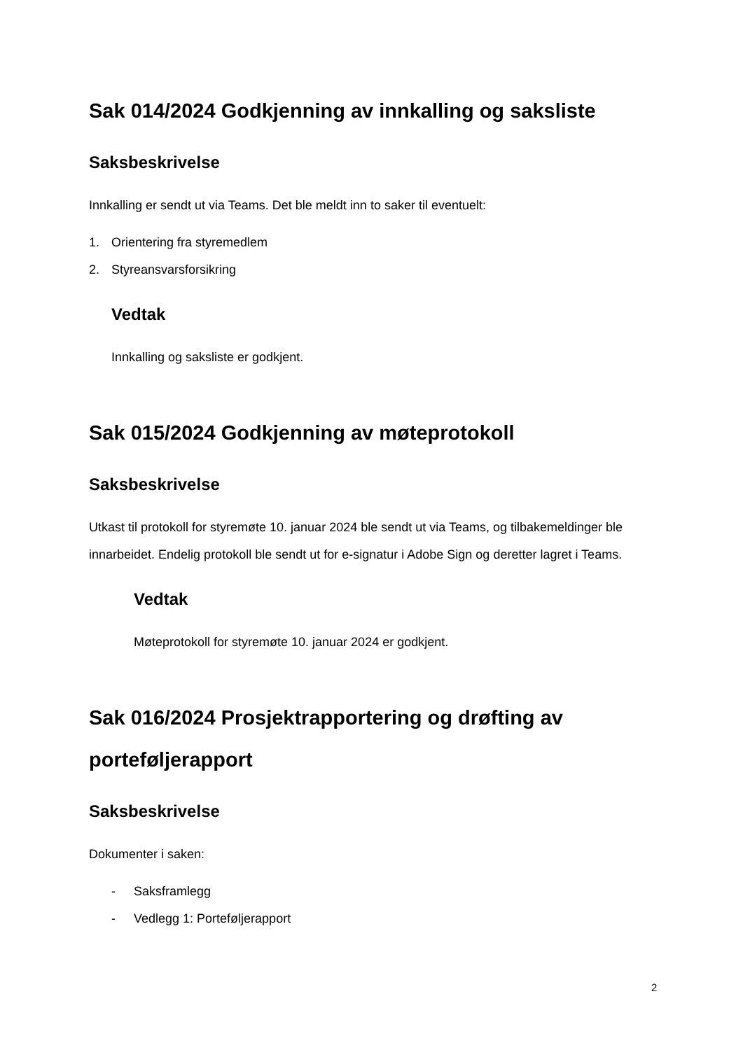Sak 014/2024 Godkjenning av innkalling og saksliste
Saksbeskrivelse
Innkalling er sendt ut via Teams. Det ble meldt inn to saker til eventuelt:
1. Orientering fra styremedlem
2. Styreansvarsforsikring
Vedtak
Innkalling og saksliste er godkjent.
Sak 015/2024 Godkjenning av møteprotokoll
Saksbeskrivelse
Utkast til protokoll for styremøte 10. januar 2024 ble sendt ut via Teams, og tilbakemeldinger ble innarbeidet. Endelig protokoll ble sendt ut for e-signatur i Adobe Sign og deretter lagret i Teams.
Vedtak
Møteprotokoll for styremøte 10. januar 2024 er godkjent.
Sak 016/2024 Prosjektrapportering og drøfting av porteføljerapport
Saksbeskrivelse
Dokumenter i saken:
- Saksframlegg
- Vedlegg 1: Porteføljerapport
2